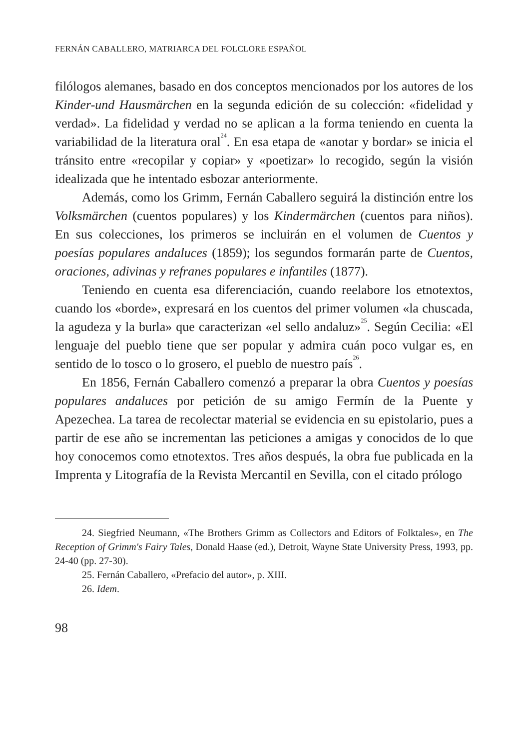FERNÁN CABALLERO, MATRIARCA DEL FOLCLORE ESPAÑOL
filólogos alemanes, basado en dos conceptos mencionados por los autores de los Kinder-und Hausmärchen en la segunda edición de su colección: «fidelidad y verdad». La fidelidad y verdad no se aplican a la forma teniendo en cuenta la variabilidad de la literatura oral<sup>24</sup>. En esa etapa de «anotar y bordar» se inicia el tránsito entre «recopilar y copiar» y «poetizar» lo recogido, según la visión ideali­zada que he intentado esbozar anteriormente.
Además, como los Grimm, Fernán Caballero seguirá la distin­ción entre los Volksmärchen (cuentos populares) y los Kindermärchen (cuentos para niños). En sus colecciones, los primeros se incluirán en el volumen de Cuentos y poesías populares andaluces (1859); los segundos formarán parte de Cuentos, oraciones, adivinas y refranes populares e infantiles (1877).
Teniendo en cuenta esa diferenciación, cuando reelabore los etnotextos, cuando los «borde», expresará en los cuentos del primer volumen «la chuscada, la agudeza y la burla» que caracte­rizan «el sello andaluz»<sup>25</sup>. Según Cecilia: «El lenguaje del pueblo tiene que ser popular y admira cuán poco vulgar es, en sentido de lo tosco o lo grosero, el pueblo de nuestro país<sup>26</sup>.
En 1856, Fernán Caballero comenzó a preparar la obra Cuentos y poesías populares andaluces por petición de su amigo Fermín de la Puente y Apezechea. La tarea de recolectar material se evidencia en su epistolario, pues a partir de ese año se incrementan las pe­ticiones a amigas y conocidos de lo que hoy conocemos como et­notextos. Tres años después, la obra fue publicada en la Imprenta y Litografía de la Revista Mercantil en Sevilla, con el citado prólogo
24. Siegfried Neumann, «The Brothers Grimm as Collectors and Edi­tors of Folktales», en The Reception of Grimm's Fairy Tales, Donald Haase (ed.), Detroit, Wayne State University Press, 1993, pp. 24-40 (pp. 27-30).
25. Fernán Caballero, «Prefacio del autor», p. XIII.
26. Idem.
98